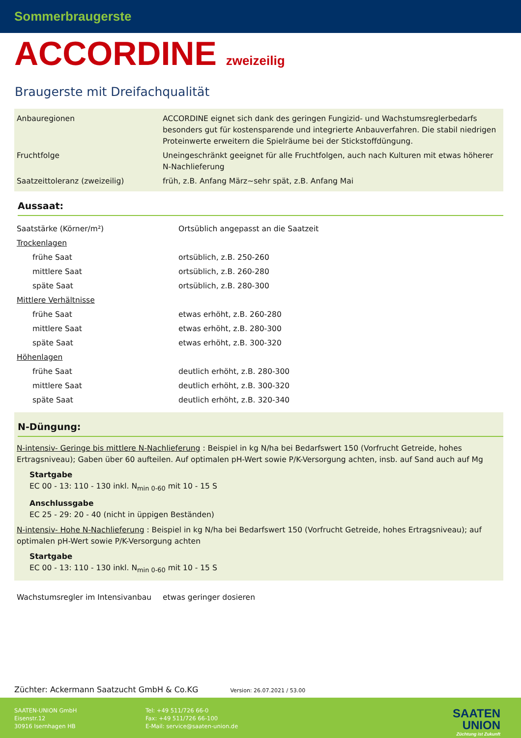Sommerbraugerste
ACCORDINE zweizeilig
Braugerste mit Dreifachqualität
| Anbauregionen | ACCORDINE eignet sich dank des geringen Fungizid- und Wachstumsreglerbedarfs besonders gut für kostensparende und integrierte Anbauverfahren. Die stabil niedrigen Proteinwerte erweitern die Spielräume bei der Stickstoffdüngung. |
| Fruchtfolge | Uneingeschränkt geeignet für alle Fruchtfolgen, auch nach Kulturen mit etwas höherer N-Nachlieferung |
| Saatzeittoleranz (zweizeilig) | früh, z.B. Anfang März~sehr spät, z.B. Anfang Mai |
Aussaat:
| Saatstärke (Körner/m²) | Ortsüblich angepasst an die Saatzeit |
| Trockenlagen | |
| frühe Saat | ortsüblich, z.B. 250-260 |
| mittlere Saat | ortsüblich, z.B. 260-280 |
| späte Saat | ortsüblich, z.B. 280-300 |
| Mittlere Verhältnisse | |
| frühe Saat | etwas erhöht, z.B. 260-280 |
| mittlere Saat | etwas erhöht, z.B. 280-300 |
| späte Saat | etwas erhöht, z.B. 300-320 |
| Höhenlagen | |
| frühe Saat | deutlich erhöht, z.B. 280-300 |
| mittlere Saat | deutlich erhöht, z.B. 300-320 |
| späte Saat | deutlich erhöht, z.B. 320-340 |
N-Düngung:
N-intensiv- Geringe bis mittlere N-Nachlieferung : Beispiel in kg N/ha bei Bedarfswert 150 (Vorfrucht Getreide, hohes Ertragsniveau); Gaben über 60 aufteilen. Auf optimalen pH-Wert sowie P/K-Versorgung achten, insb. auf Sand auch auf Mg
Startgabe
EC 00 - 13: 110 - 130 inkl. N<sub>min 0-60</sub> mit 10 - 15 S
Anschlussgabe
EC 25 - 29: 20 - 40 (nicht in üppigen Beständen)
N-intensiv- Hohe N-Nachlieferung : Beispiel in kg N/ha bei Bedarfswert 150 (Vorfrucht Getreide, hohes Ertragsniveau); auf optimalen pH-Wert sowie P/K-Versorgung achten
Startgabe
EC 00 - 13: 110 - 130 inkl. N<sub>min 0-60</sub> mit 10 - 15 S
| Wachstumsregler im Intensivanbau | etwas geringer dosieren |
Züchter: Ackermann Saatzucht GmbH & Co.KG Version: 26.07.2021 / 53.00
SAATEN-UNION GmbH
Eisenstr.12
30916 Isernhagen HB
Tel: +49 511/726 66-0
Fax: +49 511/726 66-100
E-Mail: service@saaten-union.de
SAATEN
UNION
Züchtung ist Zukunft